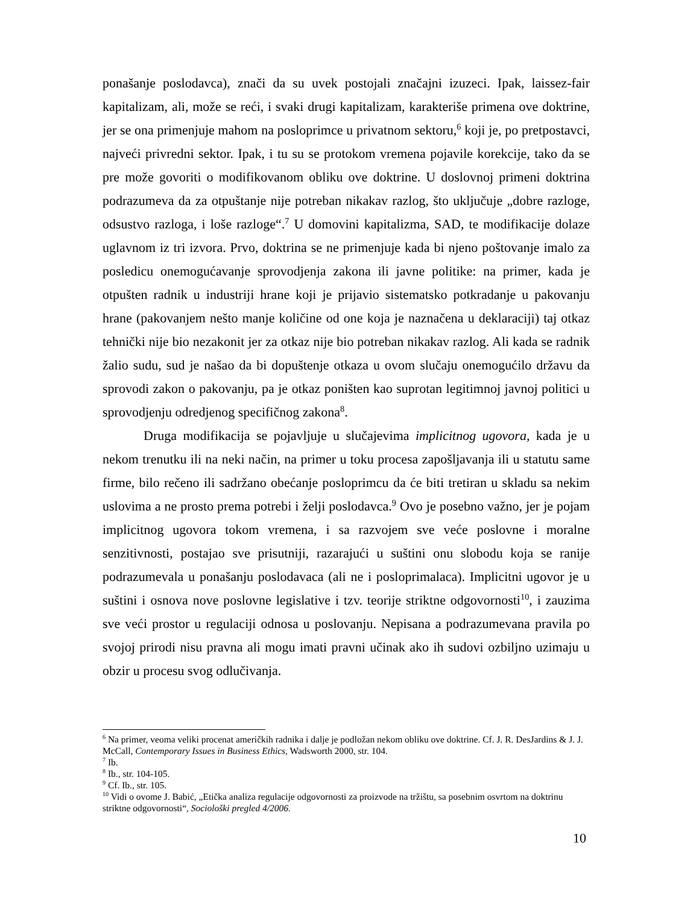ponašanje poslodavca), znači da su uvek postojali značajni izuzeci. Ipak, laissez-fair kapitalizam, ali, može se reći, i svaki drugi kapitalizam, karakteriše primena ove doktrine, jer se ona primenjuje mahom na posloprimce u privatnom sektoru,<sup>6</sup> koji je, po pretpostavci, najveći privredni sektor. Ipak, i tu su se protokom vremena pojavile korekcije, tako da se pre može govoriti o modifikovanom obliku ove doktrine. U doslovnoj primeni doktrina podrazumeva da za otpuštanje nije potreban nikakav razlog, što uključuje „dobre razloge, odsustvo razloga, i loše razloge“.<sup>7</sup> U domovini kapitalizma, SAD, te modifikacije dolaze uglavnom iz tri izvora. Prvo, doktrina se ne primenjuje kada bi njeno poštovanje imalo za posledicu onemogućavanje sprovodjenja zakona ili javne politike: na primer, kada je otpušten radnik u industriji hrane koji je prijavio sistematsko potkradanje u pakovanju hrane (pakovanjem nešto manje količine od one koja je naznačena u deklaraciji) taj otkaz tehnički nije bio nezakonit jer za otkaz nije bio potreban nikakav razlog. Ali kada se radnik žalio sudu, sud je našao da bi dopuštenje otkaza u ovom slučaju onemogućilo državu da sprovodi zakon o pakovanju, pa je otkaz poništen kao suprotan legitimnoj javnoj politici u sprovodjenju odredjenog specifičnog zakona<sup>8</sup>.
Druga modifikacija se pojavljuje u slučajevima implicitnog ugovora, kada je u nekom trenutku ili na neki način, na primer u toku procesa zapošljavanja ili u statutu same firme, bilo rečeno ili sadržano obećanje posloprimcu da će biti tretiran u skladu sa nekim uslovima a ne prosto prema potrebi i želji poslodavca.<sup>9</sup> Ovo je posebno važno, jer je pojam implicitnog ugovora tokom vremena, i sa razvojem sve veće poslovne i moralne senzitivnosti, postajao sve prisutniji, razarajući u suštini onu slobodu koja se ranije podrazumevala u ponašanju poslodavaca (ali ne i posloprimalaca). Implicitni ugovor je u suštini i osnova nove poslovne legislative i tzv. teorije striktne odgovornosti<sup>10</sup>, i zauzima sve veći prostor u regulaciji odnosa u poslovanju. Nepisana a podrazumevana pravila po svojoj prirodi nisu pravna ali mogu imati pravni učinak ako ih sudovi ozbiljno uzimaju u obzir u procesu svog odlučivanja.
<sup>6</sup> Na primer, veoma veliki procenat američkih radnika i dalje je podložan nekom obliku ove doktrine. Cf. J. R. DesJardins & J. J. McCall, Contemporary Issues in Business Ethics, Wadsworth 2000, str. 104.
<sup>7</sup> Ib.
<sup>8</sup> Ib., str. 104-105.
<sup>9</sup> Cf. Ib., str. 105.
<sup>10</sup> Vidi o ovome J. Babić, „Etička analiza regulacije odgovornosti za proizvode na tržištu, sa posebnim osvrtom na doktrinu striktne odgovornosti“, Sociološki pregled 4/2006.
10